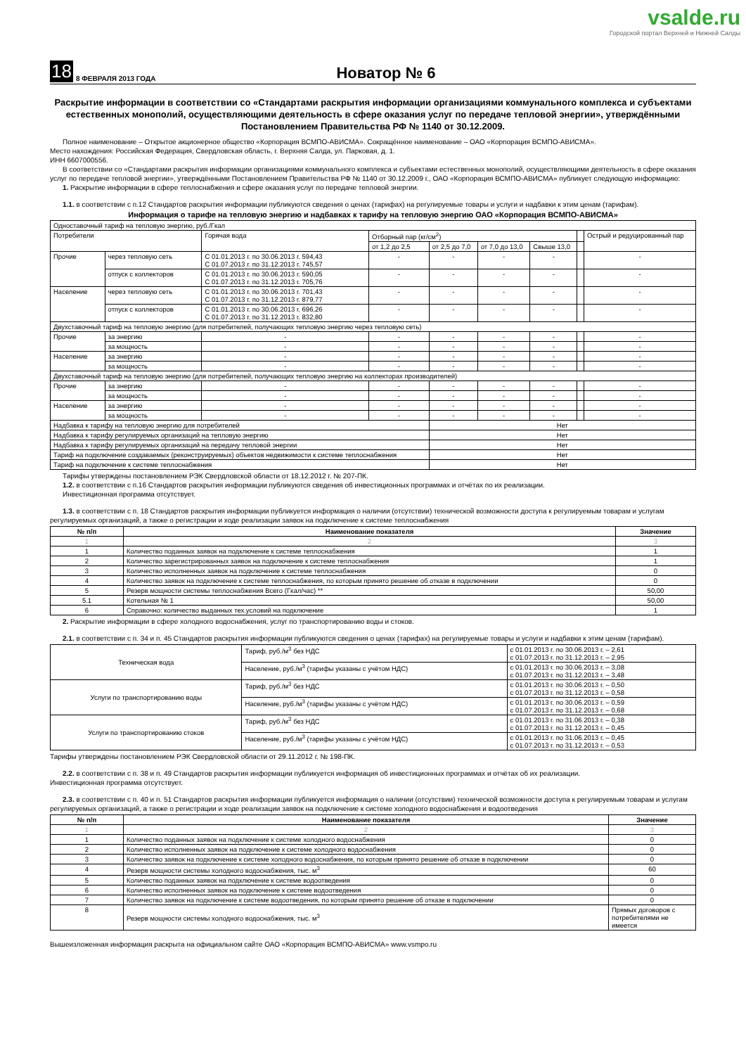vsalde.ru
Городской портал Верхней и Нижней Салды
18 8 ФЕВРАЛЯ 2013 ГОДА Новатор № 6
Раскрытие информации в соответствии со «Стандартами раскрытия информации организациями коммунального комплекса и субъектами естественных монополий, осуществляющими деятельность в сфере оказания услуг по передаче тепловой энергии», утверждёнными Постановлением Правительства РФ № 1140 от 30.12.2009.
Полное наименование – Открытое акционерное общество «Корпорация ВСМПО-АВИСМА». Сокращённое наименование – ОАО «Корпорация ВСМПО-АВИСМА».
Место нахождения: Российская Федерация, Свердловская область, г. Верхняя Салда, ул. Парковая, д. 1.
ИНН 6607000556.
В соответствии со «Стандартами раскрытия информации организациями коммунального комплекса и субъектами естественных монополий, осуществляющими деятельность в сфере оказания услуг по передаче тепловой энергии», утверждёнными Постановлением Правительства РФ № 1140 от 30.12.2009 г., ОАО «Корпорация ВСМПО-АВИСМА» публикует следующую информацию:
1. Раскрытие информации в сфере теплоснабжения и сфере оказания услуг по передаче тепловой энергии.
1.1. в соответствии с п.12 Стандартов раскрытия информации публикуются сведения о ценах (тарифах) на регулируемые товары и услуги и надбавки к этим ценам (тарифам).
Информация о тарифе на тепловую энергию и надбавках к тарифу на тепловую энергию ОАО «Корпорация ВСМПО-АВИСМА»
| Одноставочный тариф на тепловую энергию, руб./Гкал | | | | | | | | |
| Потребители | | Горячая вода | Отборный пар (кг/см<sup>2</sup>) | | | | | Острый и редуцированный пар |
| | | | от 1,2 до 2,5 | от 2,5 до 7,0 | от 7,0 до 13,0 | Свыше 13,0 | | |
| Прочие | через тепловую сеть | С 01.01.2013 г. по 30.06.2013 г. 594,43 С 01.07.2013 г. по 31.12.2013 г. 745,57 | - | - | - | - | | - |
| | отпуск с коллекторов | С 01.01.2013 г. по 30.06.2013 г. 590,05 С 01.07.2013 г. по 31.12.2013 г. 705,76 | - | - | - | - | | - |
| Население | через тепловую сеть | С 01.01.2013 г. по 30.06.2013 г. 701,43 С 01.07.2013 г. по 31.12.2013 г. 879,77 | - | - | - | - | | - |
| | отпуск с коллекторов | С 01.01.2013 г. по 30.06.2013 г. 696,26 С 01.07.2013 г. по 31.12.2013 г. 832,80 | - | - | - | - | | - |
| Двухставочный тариф на тепловую энергию (для потребителей, получающих тепловую энергию через тепловую сеть) | | | | | | | | |
| Прочие | за энергию | - | - | - | - | - | | - |
| | за мощность | - | - | - | - | - | | - |
| Население | за энергию | - | - | - | - | - | | - |
| | за мощность | - | - | - | - | - | | - |
| Двухставочный тариф на тепловую энергию (для потребителей, получающих тепловую энергию на коллекторах производителей) | | | | | | | | |
| Прочие | за энергию | - | - | - | - | - | | - |
| | за мощность | - | - | - | - | - | | - |
| Население | за энергию | - | - | - | - | - | | - |
| | за мощность | - | - | - | - | - | | - |
| Надбавка к тарифу на тепловую энергию для потребителей | | | | Нет | | | | |
| Надбавка к тарифу регулируемых организаций на тепловую энергию | | | | Нет | | | | |
| Надбавка к тарифу регулируемых организаций на передачу тепловой энергии | | | | Нет | | | | |
| Тариф на подключение создаваемых (реконструируемых) объектов недвижимости к системе теплоснабжения | | | | Нет | | | | |
| Тариф на подключение к системе теплоснабжения | | | | Нет | | | | |
Тарифы утверждены постановлением РЭК Свердловской области от 18.12.2012 г. № 207-ПК.
1.2. в соответствии с п.16 Стандартов раскрытия информации публикуются сведения об инвестиционных программах и отчётах по их реализации.
Инвестиционная программа отсутствует.
1.3. в соответствии с п. 18 Стандартов раскрытия информации публикуется информация о наличии (отсутствии) технической возможности доступа к регулируемым товарам и услугам регулируемых организаций, а также о регистрации и ходе реализации заявок на подключение к системе теплоснабжения
| № п/п | Наименование показателя | Значение |
| --- | --- | --- |
| 1 | 2 | 3 |
| 1 | Количество поданных заявок на подключение к системе теплоснабжения | 1 |
| 2 | Количество зарегистрированных заявок на подключение к системе теплоснабжения | 1 |
| 3 | Количество исполненных заявок на подключение к системе теплоснабжения | 0 |
| 4 | Количество заявок на подключение к системе теплоснабжения, по которым принято решение об отказе в подключении | 0 |
| 5 | Резерв мощности системы теплоснабжения Всего (Гкал/час) ** | 50,00 |
| 5.1 | Котельная № 1 | 50,00 |
| 6 | Справочно: количество выданных тех.условий на подключение | 1 |
2. Раскрытие информации в сфере холодного водоснабжения, услуг по транспортированию воды и стоков.
2.1. в соответствии с п. 34 и п. 45 Стандартов раскрытия информации публикуются сведения о ценах (тарифах) на регулируемые товары и услуги и надбавки к этим ценам (тарифам).
| Техническая вода | Тариф, руб./м<sup>3</sup> без НДС | с 01.01.2013 г. по 30.06.2013 г. – 2,61 с 01.07.2013 г. по 31.12.2013 г. – 2,95 |
| | Население, руб./м<sup>3</sup> (тарифы указаны с учётом НДС) | с 01.01.2013 г. по 30.06.2013 г. – 3,08 с 01.07.2013 г. по 31.12.2013 г. – 3,48 |
| Услуги по транспортированию воды | Тариф, руб./м<sup>3</sup> без НДС | с 01.01.2013 г. по 30.06.2013 г. – 0,50 с 01.07.2013 г. по 31.12.2013 г. – 0,58 |
| | Население, руб./м<sup>3</sup> (тарифы указаны с учётом НДС) | с 01.01.2013 г. по 30.06.2013 г. – 0,59 с 01.07.2013 г. по 31.12.2013 г. – 0,68 |
| Услуги по транспортированию стоков | Тариф, руб./м<sup>3</sup> без НДС | с 01.01.2013 г. по 31.06.2013 г. – 0,38 с 01.07.2013 г. по 31.12.2013 г. – 0,45 |
| | Население, руб./м<sup>3</sup> (тарифы указаны с учётом НДС) | с 01.01.2013 г. по 31.06.2013 г. – 0,45 с 01.07.2013 г. по 31.12.2013 г. – 0,53 |
Тарифы утверждены постановлением РЭК Свердловской области от 29.11.2012 г. № 198-ПК.
2.2. в соответствии с п. 38 и п. 49 Стандартов раскрытия информации публикуется информация об инвестиционных программах и отчётах об их реализации.
Инвестиционная программа отсутствует.
2.3. в соответствии с п. 40 и п. 51 Стандартов раскрытия информации публикуется информация о наличии (отсутствии) технической возможности доступа к регулируемым товарам и услугам регулируемых организаций, а также о регистрации и ходе реализации заявок на подключение к системе холодного водоснабжения и водоотведения
| № п/п | Наименование показателя | Значение |
| --- | --- | --- |
| 1 | 2 | 3 |
| 1 | Количество поданных заявок на подключение к системе холодного водоснабжения | 0 |
| 2 | Количество исполненных заявок на подключение к системе холодного водоснабжения | 0 |
| 3 | Количество заявок на подключение к системе холодного водоснабжения, по которым принято решение об отказе в подключении | 0 |
| 4 | Резерв мощности системы холодного водоснабжения, тыс. м<sup>3</sup> | 60 |
| 5 | Количество поданных заявок на подключение к системе водоотведения | 0 |
| 6 | Количество исполненных заявок на подключение к системе водоотведения | 0 |
| 7 | Количество заявок на подключение к системе водоотведения, по которым принято решение об отказе в подключении | 0 |
| 8 | Резерв мощности системы холодного водоснабжения, тыс. м<sup>3</sup> | Прямых договоров с потребителями не имеется |
Вышеизложенная информация раскрыта на официальном сайте ОАО «Корпорация ВСМПО-АВИСМА» www.vsmpo.ru